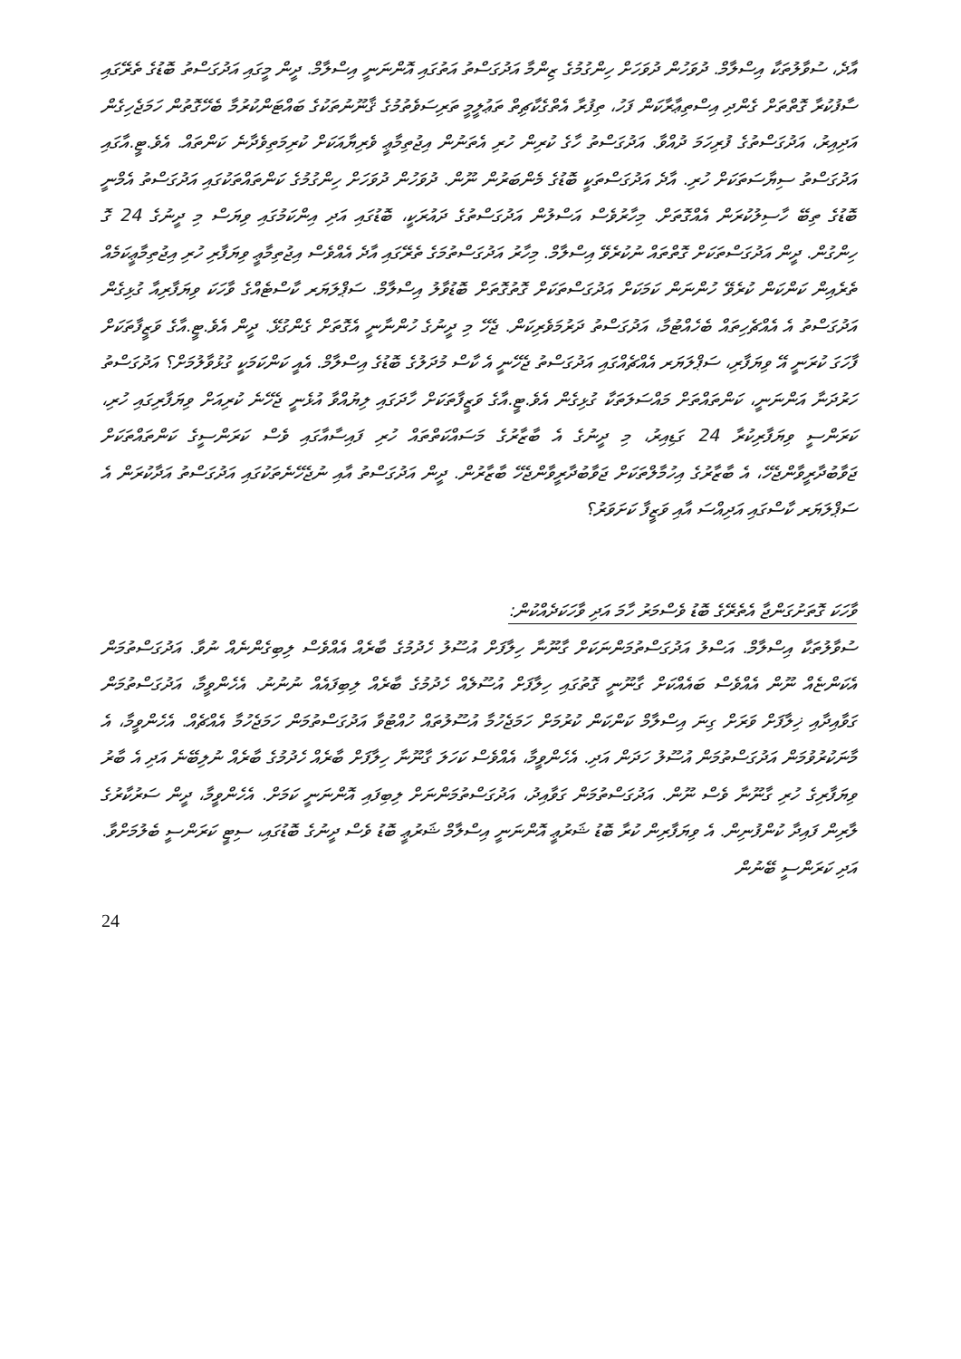އާދެ، ސުވާލުތަކާ އިސްލާމް. ދުވަހުން ދުވަހަށް ހިންގުމުގެ ޒިންމާ އަދުގަސްތު އަތުގައި އޮންނަނީ އިސްލާމް. ދީން މީގައި އަދުގަސްތު ބޮޑުގެ ތެރޭގައި ސާފުކުރާ ގޮތްތަށް ގެންދި އިސްތިޢާރާކަން ފަހު، ތިފުރާ އެތްގެކާޗިތް ތަޢުލީމީ ތަރިސަވެތުމުގެ ޤާނޫނުތަކުގެ ބައްޓަންކުރުމާ ބެހޭގޮތުން ހަމަޖެހިގެން އަދިއިރު، އަދުގަސްތުގެ ފުރިހަމަ ދުއްވާ. އަދުގަސްތު ހާގެ ކުރިން ހުރި އެތަނުން އިޖުތިމާޢީ ވެރިޔާއަކަށް ކުރިމަތިވެދާނެ ކަންތައް. އެވެ.ޓީ.އާގައި އަދުގަސްތު ސިޔާސަތަކަށް ހުރި. އާދެ އަދުގަސްތަކީ ބޮޑުގެ މެންބަރުން ނޫން. ދުވަހުން ދުވަހަށް ހިންގުމުގެ ކަންތައްތަކުގައި އަދުގަސްތު އެމްނީ ބޮޑުގެ ތިބޭ ހާސިލުކުރަން އެއްގޮތަށް. މިހާރުވެސް އަސްލުން އަދުގަސްތުގެ ދައުރަކީ، ބޮޑުގައި އަދި އިންކަމުގައި ވިޔަސް މި ދީނުގެ 24 ގޮ ހިންގުން. ދީން އަދުގަސްތަކަށް ގޮތްތައް ނުކުރެވޭ އިސްލާމް. މިހާރު އަދުގަސްތުމަގެ ތެރޭގައި އާދެ އެއްވެސް އިޖުތިމާޢީ ވިޔަފާރި ހުރި އިޖުތިމާޢީކަމެއް ތެރެއިން ކަންކަން ކުރެވޭ ހުންނަން ކަމަކަށް އަދުގަސްތަކަށް ގޮތުގޮތަށް ބޮޑުވާލު އިސްލާމް. ސަޕްލަޔަރ ކާސްޓެއްގެ ވާހަކަ ވިޔަފާރިއާ ގުޅިގެން އަދުގަސްތު އެ އެއްޗެހިތައް ބެހެއްޓުމާ، އަދުގަސްތު ދަރުމަވެރިކަން. ޖެހޭ މި ދީނުގެ ހުންނާނީ އެގޮތަށް ގެންގުޅޭ. ދީން އެވެ.ޓީ.އާގެ ވަޒީފާތަކަށް ފާހަގަ ކުރަނީ އޭ ވިޔަފާރި، ސަޕްލަޔަރ އެއްޗެއްގައި އަދުގަސްތު ޖެހޭނީ އެ ކާސް މުދަލުގެ ބޮޑުގެ އިސްލާމް. އެއީ ކަންކަމަކީ ގުޅުވާލުމަށް؟ އަދުގަސްތު ހަރުދަނާ އަންނަނީ، ކަންތައްތަށް މައްސަލަތަކާ ގުޅިގެން އެވެ.ޓީ.އާގެ ވަޒީފާތަކަށް ހާދަގައި ލިޔުއްވާ އުޅެނީ ޖެހޭނެ ކުރިއަށް ވިޔަފާރިގައި ހުރި، ކަރަންސީ ވިޔަފާރިކުރާ 24 ގަޑިއިރު، މި ދީނުގެ އެ ބާޒާރުގެ މަސައްކަތްތައް ހުރި ފައިސާއާގައި ވެސް ކަރަންސީގެ ކަންތައްތަކަށް ޖަވާބުދާރީވާންޖެހޭ، އެ ބާޒާރުގެ އިހުމާލްތަކަށް ޖަވާބުދާރީވާންޖެހޭ ބާޒާރުން. ދީން އަދުގަސްތު އާއި ނުޖެހޭނެތަކުގައި އަދުގަސްތު އަދާކުރަން އެ ސަޕްލަޔަރ ކާސްގައި އަދިއްސަ އާއި ވަޒީފާ ކަށަވަރު؟
ވާހަކަ ގޮތަށުގަންޖާ އެތެރޭގެ ބޮޑު ވެސްމަރު ހާމަ އަދި ވާހަކަދެއްކުން:
ސުވާލުތަކާ އިސްލާމް. އަސްލު އަދުގަސްތުމަންނަކަށް ގާނޫނާ ހިލާފަށް އުސޫލު ހެދުމުގެ ބާރެއް އެއްވެސް ލިބިގެންނެއް ނުވާ. އަދުގަސްތުމަން އެކަންޏެއް ނޫން އެއްވެސް ބައެއްކަށް ގާނޫނީ ގޮތުގައި ހިލާފަށް އުސޫލެއް ހެދުމުގެ ބާރެއް ލިބިފައެއް ނުނުނު. އެހެންވީމާ، އަދުގަސްތުމަން ގަވާއިދާއި ޚިލާފަށް ވަރަށް ގިނަ އިސްލާމް ކަންކަން ކުރުމަށް ހަމަޖެހުމާ އުސޫލުތައް ހުއްޓުވާ އަދުގަސްތުމަން ހަމަޖެހުމާ އެއްޗެއް. އެހެންވީމާ، އެ މާނަކުރުވުމަން އަދުގަސްތުމަން އުސޫލު ހަދަން އަދި. އެހެންވީމާ، އެއްވެސް ކަހަލަ ގާނޫނާ ހިލާފަށް ބާރެއް ހެދުމުގެ ބާރެއް ނުލިބޭނެ އަދި އެ ބާރު ވިޔަފާރިގެ ހުރި ގާނޫނާ ވެސް ނޫން. އަދުގަސްތުމަން ގަވާއިދު، އަދުގަސްތުމަންނަށް ލިބިފައި އޮންނަނީ ކަމަށް. އެހެންވީމާ، ދީން ސަރުކާރުގެ ލާރިން ފައިދާ ކުންފުނިން. އެ ވިޔަފާރިން ކުރާ ބޮޑު ޝަރުޢީ އޮންނަނީ އިސްލާމް ޝަރުޢީ ބޮޑު ވެސް ދީނުގެ ބޮޑުގައި، ސިޓީ ކަރަންސީ ބެލުމަށްވާ. އަދި ކަރަންސީ ބޭނުން
24